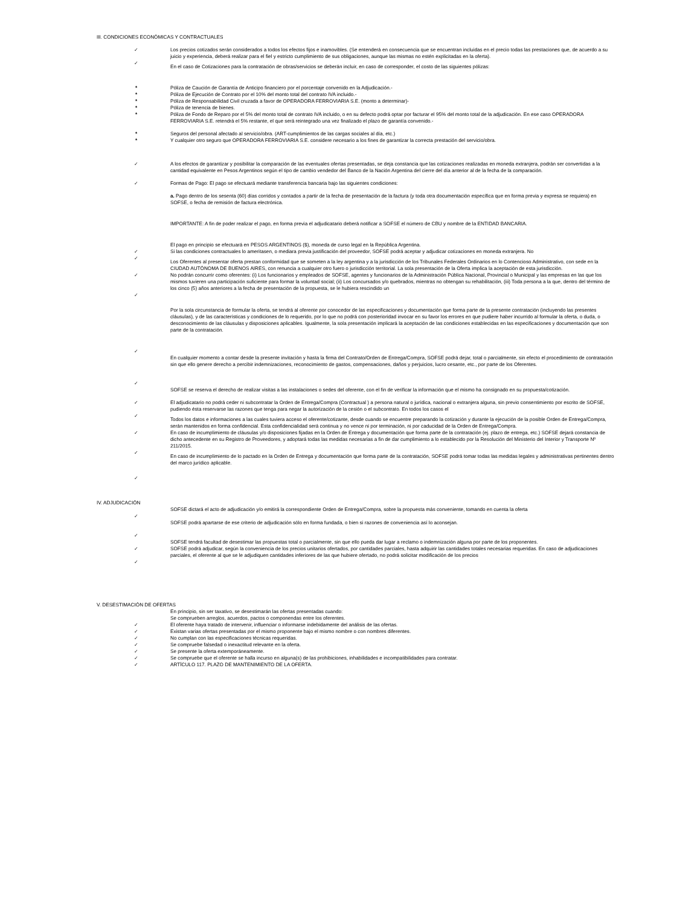III. CONDICIONES ECONÓMICAS Y CONTRACTUALES
✓ Los precios cotizados serán considerados a todos los efectos fijos e inamovibles. (Se entenderá en consecuencia que se encuentran incluidas en el precio todas las prestaciones que, de acuerdo a su juicio y experiencia, deberá realizar para el fiel y estricto cumplimiento de sus obligaciones, aunque las mismas no estén explicitadas en la oferta).
✓
En el caso de Cotizaciones para la contratación de obras/servicios se deberán incluir, en caso de corresponder, el costo de las siguientes pólizas:
* Póliza de Caución de Garantía de Anticipo financiero por el porcentaje convenido en la Adjudicación.-
* Póliza de Ejecución de Contrato por el 10% del monto total del contrato IVA incluido.-
* Póliza de Responsabilidad Civil cruzada a favor de OPERADORA FERROVIARIA S.E. (monto a determinar)-
* Póliza de tenencia de bienes.
* Póliza de Fondo de Reparo por el 5% del monto total de contrato IVA incluido, o en su defecto podrá optar por facturar el 95% del monto total de la adjudicación. En ese caso OPERADORA FERROVIARIA S.E. retendrá el 5% restante, el que será reintegrado una vez finalizado el plazo de garantía convenido.-
* Seguros del personal afectado al servicio/obra. (ART-cumplimientos de las cargas sociales al día, etc.)
* Y cualquier otro seguro que OPERADORA FERROVIARIA S.E. considere necesario a los fines de garantizar la correcta prestación del servicio/obra.
✓ A los efectos de garantizar y posibilitar la comparación de las eventuales ofertas presentadas, se deja constancia que las cotizaciones realizadas en moneda extranjera, podrán ser convertidas a la cantidad equivalente en Pesos Argentinos según el tipo de cambio vendedor del Banco de la Nación Argentina del cierre del día anterior al de la fecha de la comparación.
✓ Formas de Pago: El pago se efectuará mediante transferencia bancaria bajo las siguientes condiciones:
a. Pago dentro de los sesenta (60) días corridos y contados a partir de la fecha de presentación de la factura (y toda otra documentación específica que en forma previa y expresa se requiera) en SOFSE, o fecha de remisión de factura electrónica.
IMPORTANTE: A fin de poder realizar el pago, en forma previa el adjudicatario deberá notificar a SOFSE el número de CBU y nombre de la ENTIDAD BANCARIA.
El pago en principio se efectuará en PESOS ARGENTINOS ($), moneda de curso legal en la República Argentina.
✓ Si las condiciones contractuales lo ameritasen, o mediara previa justificación del proveedor, SOFSE podrá aceptar y adjudicar cotizaciones en moneda extranjera. No
✓
Los Oferentes al presentar oferta prestan conformidad que se someten a la ley argentina y a la jurisdicción de los Tribunales Federales Ordinarios en lo Contencioso Administrativo, con sede en la CIUDAD AUTÓNOMA DE BUENOS AIRES, con renuncia a cualquier otro fuero o jurisdicción territorial. La sola presentación de la Oferta implica la aceptación de esta jurisdicción.
✓ No podrán concurrir como oferentes: (i) Los funcionarios y empleados de SOFSE, agentes y funcionarios de la Administración Pública Nacional, Provincial o Municipal y las empresas en las que los mismos tuvieren una participación suficiente para formar la voluntad social; (ii) Los concursados y/o quebrados, mientras no obtengan su rehabilitación, (iii) Toda persona a la que, dentro del término de los cinco (5) años anteriores a la fecha de presentación de la propuesta, se le hubiera rescindido un
✓
Por la sola circunstancia de formular la oferta, se tendrá al oferente por conocedor de las especificaciones y documentación que forma parte de la presente contratación (incluyendo las presentes cláusulas), y de las características y condiciones de lo requerido, por lo que no podrá con posterioridad invocar en su favor los errores en que pudiere haber incurrido al formular la oferta, o duda, o desconocimiento de las cláusulas y disposiciones aplicables. Igualmente, la sola presentación implicará la aceptación de las condiciones establecidas en las especificaciones y documentación que son parte de la contratación.
✓
En cualquier momento a contar desde la presente invitación y hasta la firma del Contrato/Orden de Entrega/Compra, SOFSE podrá dejar, total o parcialmente, sin efecto el procedimiento de contratación sin que ello genere derecho a percibir indemnizaciones, reconocimiento de gastos, compensaciones, daños y perjuicios, lucro cesante, etc., por parte de los Oferentes.
✓
SOFSE se reserva el derecho de realizar visitas a las instalaciones o sedes del oferente, con el fin de verificar la información que el mismo ha consignado en su propuesta/cotización.
✓ El adjudicatario no podrá ceder ni subcontratar la Orden de Entrega/Compra (Contractual ) a persona natural o jurídica, nacional o extranjera alguna, sin previo consentimiento por escrito de SOFSE, pudiendo ésta reservarse las razones que tenga para negar la autorización de la cesión o el subcontrato. En todos los casos el
✓
Todos los datos e informaciones a las cuales tuviera acceso el oferente/cotizante, desde cuando se encuentre preparando la cotización y durante la ejecución de la posible Orden de Entrega/Compra, serán mantenidos en forma confidencial. Esta confidencialidad será continua y no vence ni por terminación, ni por caducidad de la Orden de Entrega/Compra.
✓ En caso de incumplimiento de cláusulas y/o disposiciones fijadas en la Orden de Entrega y documentación que forma parte de la contratación (ej. plazo de entrega, etc.) SOFSE dejará constancia de dicho antecedente en su Registro de Proveedores, y adoptará todas las medidas necesarias a fin de dar cumplimiento a lo establecido por la Resolución del Ministerio del Interior y Transporte Nº 211/2015.
✓
En caso de incumplimiento de lo pactado en la Orden de Entrega y documentación que forma parte de la contratación, SOFSE podrá tomar todas las medidas legales y administrativas pertinentes dentro del marco jurídico aplicable.
✓
IV. ADJUDICACIÓN
SOFSE dictará el acto de adjudicación y/o emitirá la correspondiente Orden de Entrega/Compra, sobre la propuesta más conveniente, tomando en cuenta la oferta
✓
SOFSE podrá apartarse de ese criterio de adjudicación sólo en forma fundada, o bien si razones de conveniencia así lo aconsejan.
✓
SOFSE tendrá facultad de desestimar las propuestas total o parcialmente, sin que ello pueda dar lugar a reclamo o indemnización alguna por parte de los proponentes.
✓ SOFSE podrá adjudicar, según la conveniencia de los precios unitarios ofertados, por cantidades parciales, hasta adquirir las cantidades totales necesarias requeridas. En caso de adjudicaciones parciales, el oferente al que se le adjudiquen cantidades inferiores de las que hubiere ofertado, no podrá solicitar modificación de los precios
✓
V. DESESTIMACIÓN DE OFERTAS
En principio, sin ser taxativo, se desestimarán las ofertas presentadas cuando:
Se comprueben arreglos, acuerdos, pactos o componendas entre los oferentes.
✓ El oferente haya tratado de intervenir, influenciar o informarse indebidamente del análisis de las ofertas.
✓ Existan varias ofertas presentadas por el mismo proponente bajo el mismo nombre o con nombres diferentes.
✓ No cumplan con las especificaciones técnicas requeridas.
✓ Se compruebe falsedad o inexactitud relevante en la oferta.
✓ Se presente la oferta extemporáneamente.
✓ Se compruebe que el oferente se halla incurso en alguna(s) de las prohibiciones, inhabilidades e incompatibilidades para contratar.
✓ ARTÍCULO 117. PLAZO DE MANTENIMIENTO DE LA OFERTA.